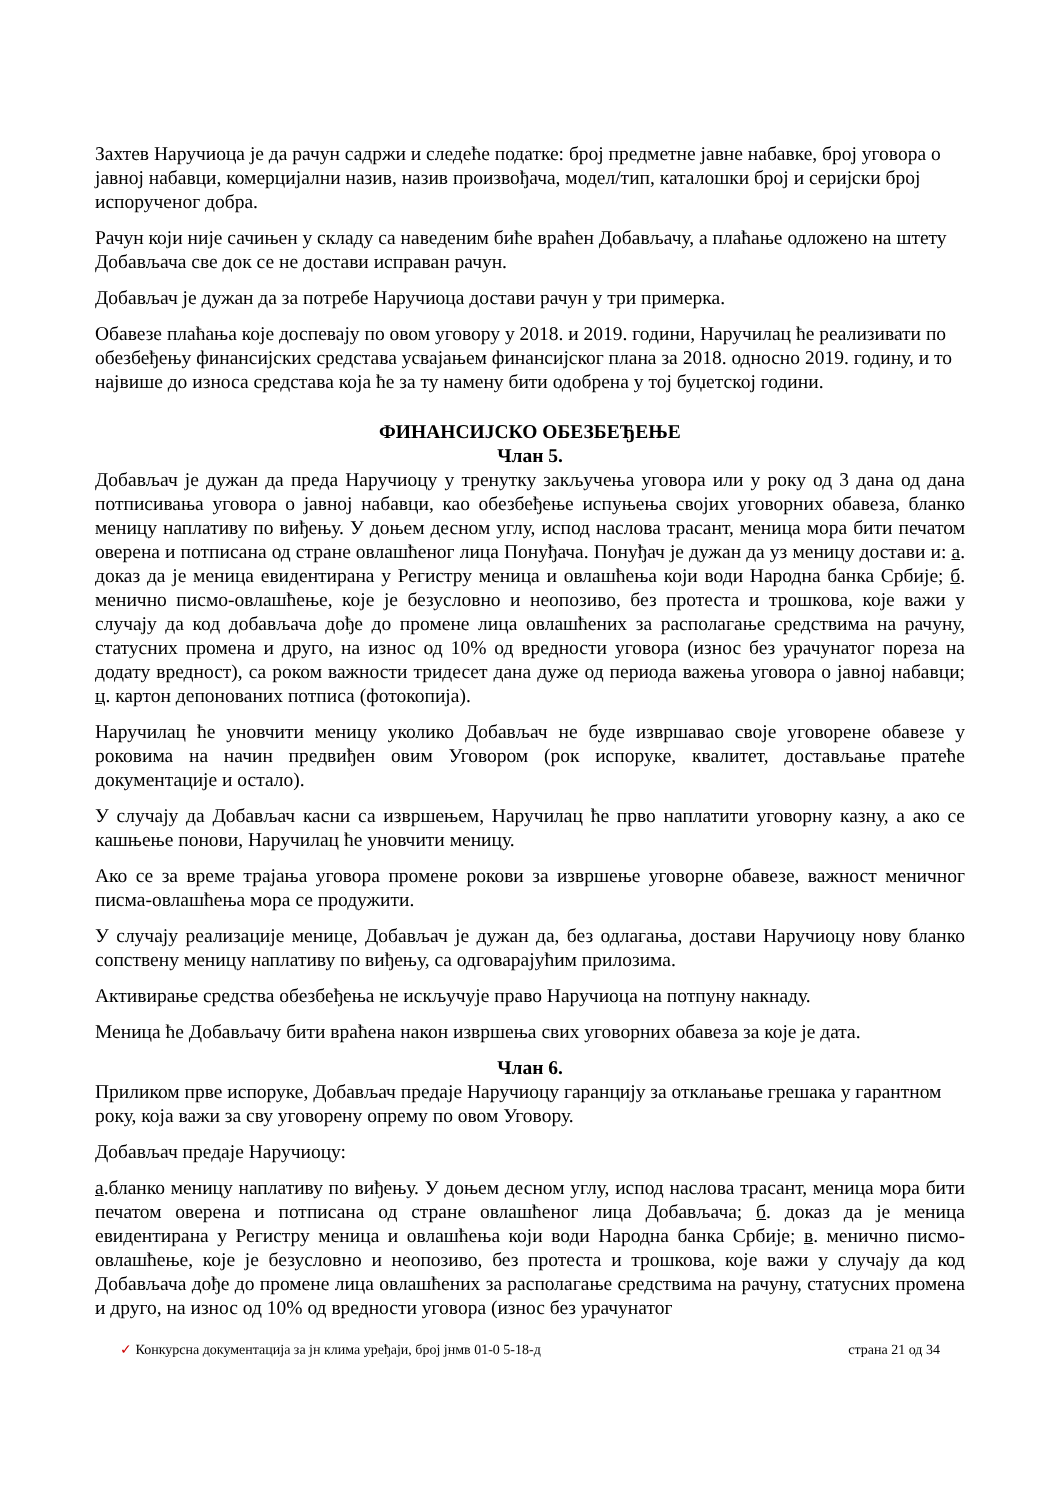Захтев Наручиоца је да рачун садржи и следеће податке: број предметне јавне набавке, број уговора о јавној набавци, комерцијални назив, назив произвођача, модел/тип, каталошки број и серијски број испорученог добра.
Рачун који није сачињен у складу са наведеним биће враћен Добављачу, а плаћање одложено на штету Добављача све док се не достави исправан рачун.
Добављач је дужан да за потребе Наручиоца достави рачун у три примерка.
Обавезе плаћања које доспевају по овом уговору у 2018. и 2019. години, Наручилац ће реализивати по обезбеђењу финансијских средстава усвајањем финансијског плана за 2018. односно 2019. годину, и то највише до износа средстава која ће за ту намену бити одобрена у тој буџетској години.
ФИНАНСИЈСКО ОБЕЗБЕЂЕЊЕ
Члан 5.
Добављач је дужан да преда Наручиоцу у тренутку закључења уговора или у року од 3 дана од дана потписивања уговора о јавној набавци, као обезбеђење испуњења својих уговорних обавеза, бланко меницу наплативу по виђењу. У доњем десном углу, испод наслова трасант, меница мора бити печатом оверена и потписана од стране овлашћеног лица Понуђача. Понуђач је дужан да уз меницу достави и: а. доказ да је меница евидентирана у Регистру меница и овлашћења који води Народна банка Србије; б. менично писмо-овлашћење, које је безусловно и неопозиво, без протеста и трошкова, које важи у случају да код добављача дође до промене лица овлашћених за располагање средствима на рачуну, статусних промена и друго, на износ од 10% од вредности уговора (износ без урачунатог пореза на додату вредност), са роком важности тридесет дана дуже од периода важења уговора о јавној набавци; ц. картон депонованих потписа (фотокопија).
Наручилац ће уновчити меницу уколико Добављач не буде извршавао своје уговорене обавезе у роковима на начин предвиђен овим Уговором (рок испоруке, квалитет, достављање пратеће документације и остало).
У случају да Добављач касни са извршењем, Наручилац ће прво наплатити уговорну казну, а ако се кашњење понови, Наручилац ће уновчити меницу.
Ако се за време трајања уговора промене рокови за извршење уговорне обавезе, важност меничног писма-овлашћења мора се продужити.
У случају реализације менице, Добављач је дужан да, без одлагања, достави Наручиоцу нову бланко сопствену меницу наплативу по виђењу, са одговарајућим прилозима.
Активирање средства обезбеђења не искључује право Наручиоца на потпуну накнаду.
Меница ће Добављачу бити враћена након извршења свих уговорних обавеза за које је дата.
Члан 6.
Приликом прве испоруке, Добављач предаје Наручиоцу гаранцију за отклањање грешака у гарантном року, која важи за сву уговорену опрему по овом Уговору.
Добављач предаје Наручиоцу:
а.бланко меницу наплативу по виђењу. У доњем десном углу, испод наслова трасант, меница мора бити печатом оверена и потписана од стране овлашћеног лица Добављача; б. доказ да је меница евидентирана у Регистру меница и овлашћења који води Народна банка Србије; в. менично писмо-овлашћење, које је безусловно и неопозиво, без протеста и трошкова, које важи у случају да код Добављача дође до промене лица овлашћених за располагање средствима на рачуну, статусних промена и друго, на износ од 10% од вредности уговора (износ без урачунатог
✓ Конкурсна документација за јн клима уређаји, број јнмв 01-0 5-18-д страна 21 од 34